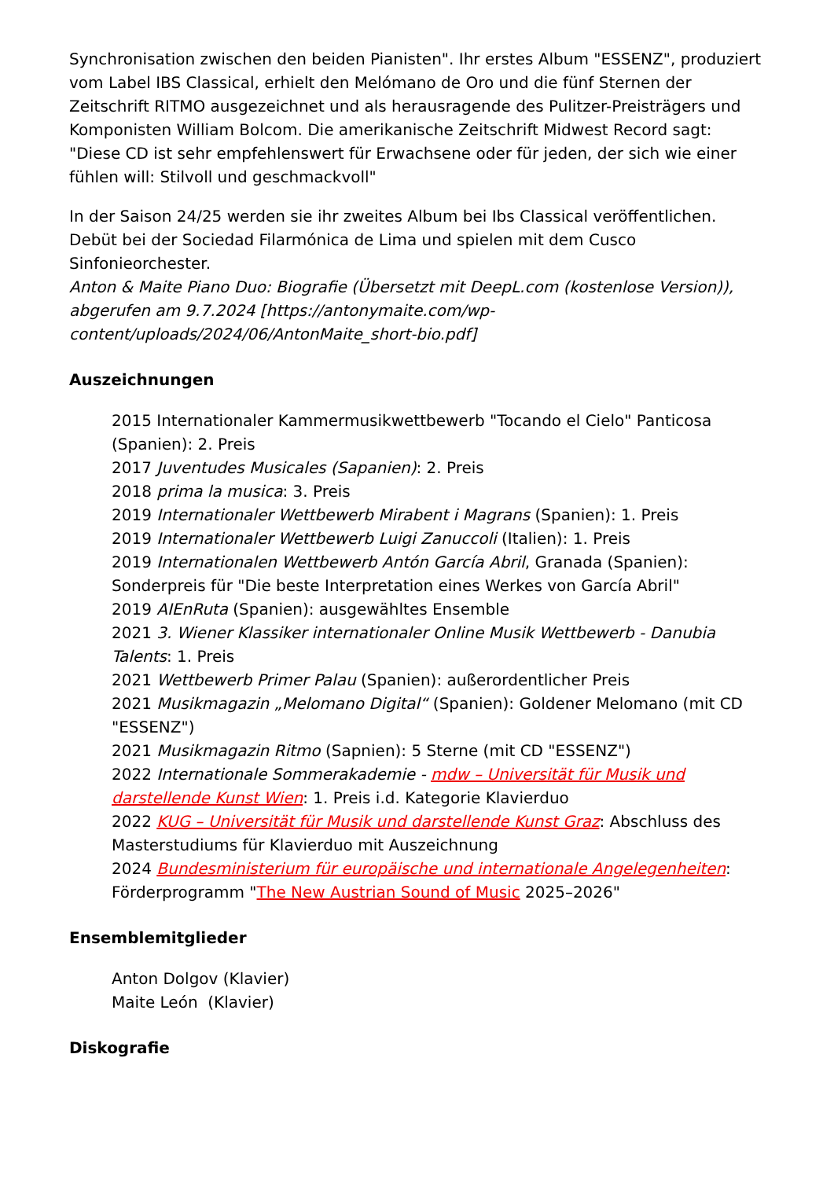Synchronisation zwischen den beiden Pianisten". Ihr erstes Album "ESSENZ", produziert vom Label IBS Classical, erhielt den Melómano de Oro und die fünf Sternen der Zeitschrift RITMO ausgezeichnet und als herausragende des Pulitzer-Preisträgers und Komponisten William Bolcom. Die amerikanische Zeitschrift Midwest Record sagt: "Diese CD ist sehr empfehlenswert für Erwachsene oder für jeden, der sich wie einer fühlen will: Stilvoll und geschmackvoll"
In der Saison 24/25 werden sie ihr zweites Album bei Ibs Classical veröffentlichen. Debüt bei der Sociedad Filarmónica de Lima und spielen mit dem Cusco Sinfonieorchester.
Anton & Maite Piano Duo: Biografie (Übersetzt mit DeepL.com (kostenlose Version)), abgerufen am 9.7.2024 [https://antonymaite.com/wp-content/uploads/2024/06/AntonMaite_short-bio.pdf]
Auszeichnungen
2015 Internationaler Kammermusikwettbewerb "Tocando el Cielo" Panticosa (Spanien): 2. Preis
2017 Juventudes Musicales (Sapanien): 2. Preis
2018 prima la musica: 3. Preis
2019 Internationaler Wettbewerb Mirabent i Magrans (Spanien): 1. Preis
2019 Internationaler Wettbewerb Luigi Zanuccoli (Italien): 1. Preis
2019 Internationalen Wettbewerb Antón García Abril, Granada (Spanien): Sonderpreis für "Die beste Interpretation eines Werkes von García Abril"
2019 AIEnRuta (Spanien): ausgewähltes Ensemble
2021 3. Wiener Klassiker internationaler Online Musik Wettbewerb - Danubia Talents: 1. Preis
2021 Wettbewerb Primer Palau (Spanien): außerordentlicher Preis
2021 Musikmagazin „Melomano Digital“ (Spanien): Goldener Melomano (mit CD "ESSENZ")
2021 Musikmagazin Ritmo (Sapnien): 5 Sterne (mit CD "ESSENZ")
2022 Internationale Sommerakademie - mdw – Universität für Musik und darstellende Kunst Wien: 1. Preis i.d. Kategorie Klavierduo
2022 KUG – Universität für Musik und darstellende Kunst Graz: Abschluss des Masterstudiums für Klavierduo mit Auszeichnung
2024 Bundesministerium für europäische und internationale Angelegenheiten: Förderprogramm "The New Austrian Sound of Music 2025–2026"
Ensemblemitglieder
Anton Dolgov (Klavier)
Maite León (Klavier)
Diskografie